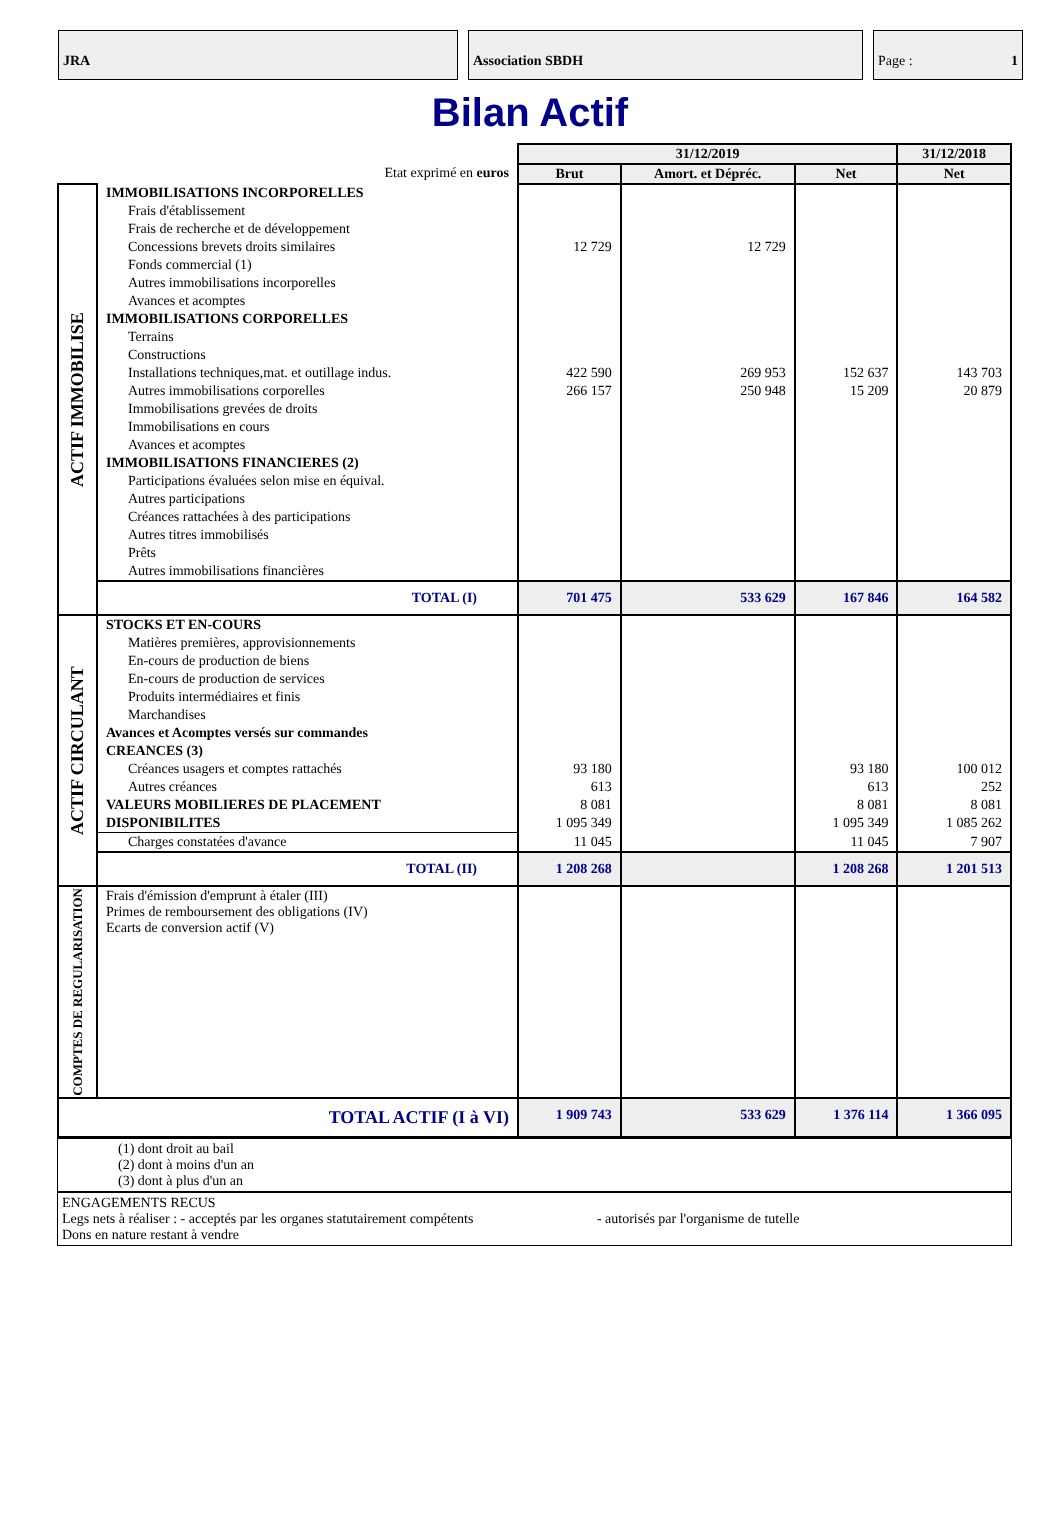JRA Association SBDH Page : 1
Bilan Actif
| | | 31/12/2019 | | | 31/12/2018 |
| --- | --- | --- | --- | --- | --- |
| Etat exprimé en euros | | Brut | Amort. et Dépréc. | Net | Net |
| ACTIF IMMOBILISE | IMMOBILISATIONS INCORPORELLES | | | | |
| | Frais d'établissement | | | | |
| | Frais de recherche et de développement | | | | |
| | Concessions brevets droits similaires | 12 729 | 12 729 | | |
| | Fonds commercial (1) | | | | |
| | Autres immobilisations incorporelles | | | | |
| | Avances et acomptes | | | | |
| | IMMOBILISATIONS CORPORELLES | | | | |
| | Terrains | | | | |
| | Constructions | | | | |
| | Installations techniques,mat. et outillage indus. | 422 590 | 269 953 | 152 637 | 143 703 |
| | Autres immobilisations corporelles | 266 157 | 250 948 | 15 209 | 20 879 |
| | Immobilisations grevées de droits | | | | |
| | Immobilisations en cours | | | | |
| | Avances et acomptes | | | | |
| | IMMOBILISATIONS FINANCIERES (2) | | | | |
| | Participations évaluées selon mise en équival. | | | | |
| | Autres participations | | | | |
| | Créances rattachées à des participations | | | | |
| | Autres titres immobilisés | | | | |
| | Prêts | | | | |
| | Autres immobilisations financières | | | | |
| | TOTAL (I) | 701 475 | 533 629 | 167 846 | 164 582 |
| ACTIF CIRCULANT | STOCKS ET EN-COURS | | | | |
| | Matières premières, approvisionnements | | | | |
| | En-cours de production de biens | | | | |
| | En-cours de production de services | | | | |
| | Produits intermédiaires et finis | | | | |
| | Marchandises | | | | |
| | Avances et Acomptes versés sur commandes | | | | |
| | CREANCES (3) | | | | |
| | Créances usagers et comptes rattachés | 93 180 | | 93 180 | 100 012 |
| | Autres créances | 613 | | 613 | 252 |
| | VALEURS MOBILIERES DE PLACEMENT | 8 081 | | 8 081 | 8 081 |
| | DISPONIBILITES | 1 095 349 | | 1 095 349 | 1 085 262 |
| | Charges constatées d'avance | 11 045 | | 11 045 | 7 907 |
| | TOTAL (II) | 1 208 268 | | 1 208 268 | 1 201 513 |
| COMPTES DE REGULARISATION | Frais d'émission d'emprunt à étaler (III) Primes de remboursement des obligations (IV) Ecarts de conversion actif (V) | | | | |
| TOTAL ACTIF (I à VI) | | 1 909 743 | 533 629 | 1 376 114 | 1 366 095 |
(1) dont droit au bail
(2) dont à moins d'un an
(3) dont à plus d'un an
ENGAGEMENTS RECUS
Legs nets à réaliser : - acceptés par les organes statutairement compétents - autorisés par l'organisme de tutelle
Dons en nature restant à vendre